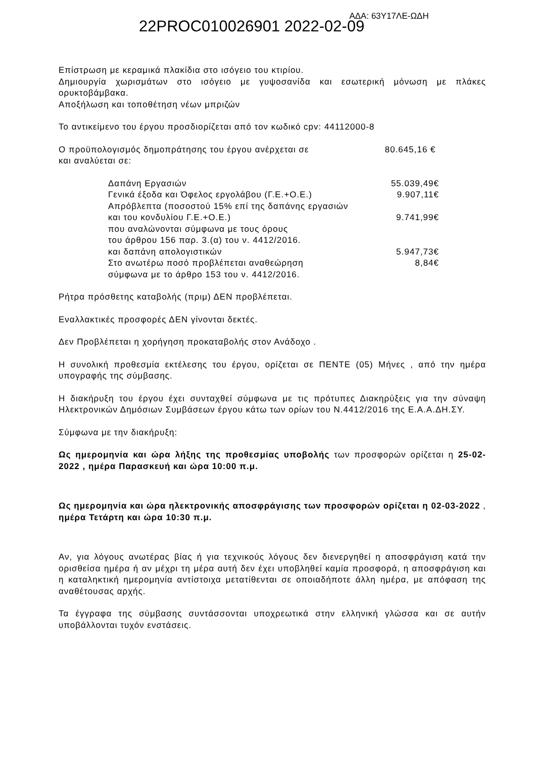22PROC010026901 2022-02-09
ΑΔΑ: 63Υ17ΛΕ-ΩΔΗ
Επίστρωση με κεραμικά πλακίδια στο ισόγειο του κτιρίου.
Δημιουργία χωρισμάτων στο ισόγειο με γυψοσανίδα και εσωτερική μόνωση με πλάκες ορυκτοβάμβακα.
Αποξήλωση και τοποθέτηση νέων μπριζών
Το αντικείμενο του έργου προσδιορίζεται από τον κωδικό cpv: 44112000-8
Ο προϋπολογισμός δημοπράτησης του έργου ανέρχεται σε 80.645,16 €
και αναλύεται σε:
Δαπάνη Εργασιών 55.039,49€
Γενικά έξοδα και Όφελος εργολάβου (Γ.Ε.+Ο.Ε.) 9.907,11€
Απρόβλεπτα (ποσοστού 15% επί της δαπάνης εργασιών
και του κονδυλίου Γ.Ε.+Ο.Ε.) 9.741,99€
που αναλώνονται σύμφωνα με τους όρους
του άρθρου 156 παρ. 3.(α) του ν. 4412/2016.
και δαπάνη απολογιστικών 5.947,73€
Στο ανωτέρω ποσό προβλέπεται αναθεώρηση 8,84€
σύμφωνα με το άρθρο 153 του ν. 4412/2016.
Ρήτρα πρόσθετης καταβολής (πριμ) ΔΕΝ προβλέπεται.
Εναλλακτικές προσφορές ΔΕΝ γίνονται δεκτές.
Δεν Προβλέπεται η χορήγηση προκαταβολής στον Ανάδοχο .
Η συνολική προθεσμία εκτέλεσης του έργου, ορίζεται σε ΠΕΝΤΕ (05) Μήνες , από την ημέρα υπογραφής της σύμβασης.
Η διακήρυξη του έργου έχει συνταχθεί σύμφωνα με τις πρότυπες Διακηρύξεις για την σύναψη Ηλεκτρονικών Δημόσιων Συμβάσεων έργου κάτω των ορίων του Ν.4412/2016 της Ε.Α.Α.ΔΗ.ΣΥ.
Σύμφωνα με την διακήρυξη:
Ως ημερομηνία και ώρα λήξης της προθεσμίας υποβολής των προσφορών ορίζεται η 25-02-2022 , ημέρα Παρασκευή και ώρα 10:00 π.μ.
Ως ημερομηνία και ώρα ηλεκτρονικής αποσφράγισης των προσφορών ορίζεται η 02-03-2022 , ημέρα Τετάρτη και ώρα 10:30 π.μ.
Αν, για λόγους ανωτέρας βίας ή για τεχνικούς λόγους δεν διενεργηθεί η αποσφράγιση κατά την ορισθείσα ημέρα ή αν μέχρι τη μέρα αυτή δεν έχει υποβληθεί καμία προσφορά, η αποσφράγιση και η καταληκτική ημερομηνία αντίστοιχα μετατίθενται σε οποιαδήποτε άλλη ημέρα, με απόφαση της αναθέτουσας αρχής.
Τα έγγραφα της σύμβασης συντάσσονται υποχρεωτικά στην ελληνική γλώσσα και σε αυτήν υποβάλλονται τυχόν ενστάσεις.